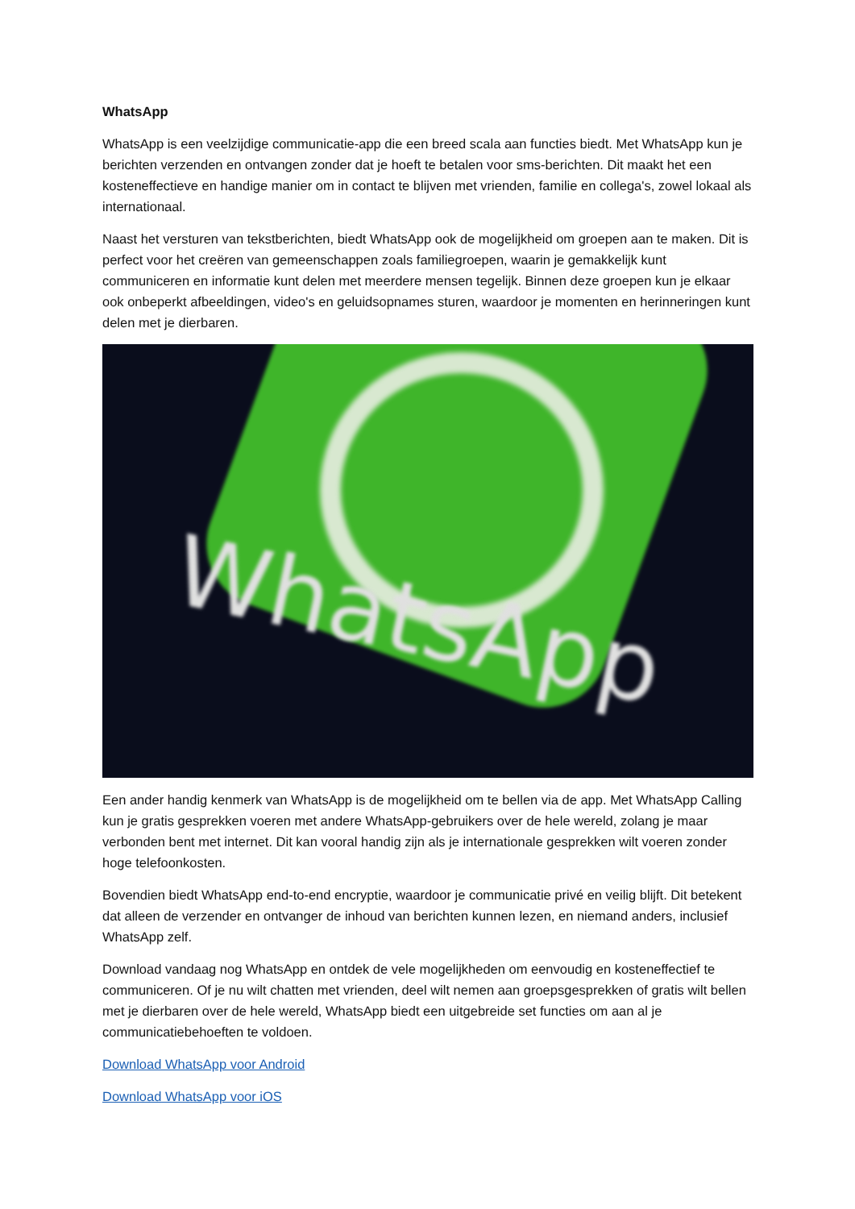WhatsApp
WhatsApp is een veelzijdige communicatie-app die een breed scala aan functies biedt. Met WhatsApp kun je berichten verzenden en ontvangen zonder dat je hoeft te betalen voor sms-berichten. Dit maakt het een kosteneffectieve en handige manier om in contact te blijven met vrienden, familie en collega's, zowel lokaal als internationaal.
Naast het versturen van tekstberichten, biedt WhatsApp ook de mogelijkheid om groepen aan te maken. Dit is perfect voor het creëren van gemeenschappen zoals familiegroepen, waarin je gemakkelijk kunt communiceren en informatie kunt delen met meerdere mensen tegelijk. Binnen deze groepen kun je elkaar ook onbeperkt afbeeldingen, video's en geluidsopnames sturen, waardoor je momenten en herinneringen kunt delen met je dierbaren.
WhatsApp
Een ander handig kenmerk van WhatsApp is de mogelijkheid om te bellen via de app. Met WhatsApp Calling kun je gratis gesprekken voeren met andere WhatsApp-gebruikers over de hele wereld, zolang je maar verbonden bent met internet. Dit kan vooral handig zijn als je internationale gesprekken wilt voeren zonder hoge telefoonkosten.
Bovendien biedt WhatsApp end-to-end encryptie, waardoor je communicatie privé en veilig blijft. Dit betekent dat alleen de verzender en ontvanger de inhoud van berichten kunnen lezen, en niemand anders, inclusief WhatsApp zelf.
Download vandaag nog WhatsApp en ontdek de vele mogelijkheden om eenvoudig en kosteneffectief te communiceren. Of je nu wilt chatten met vrienden, deel wilt nemen aan groepsgesprekken of gratis wilt bellen met je dierbaren over de hele wereld, WhatsApp biedt een uitgebreide set functies om aan al je communicatiebehoeften te voldoen.
Download WhatsApp voor Android
Download WhatsApp voor iOS